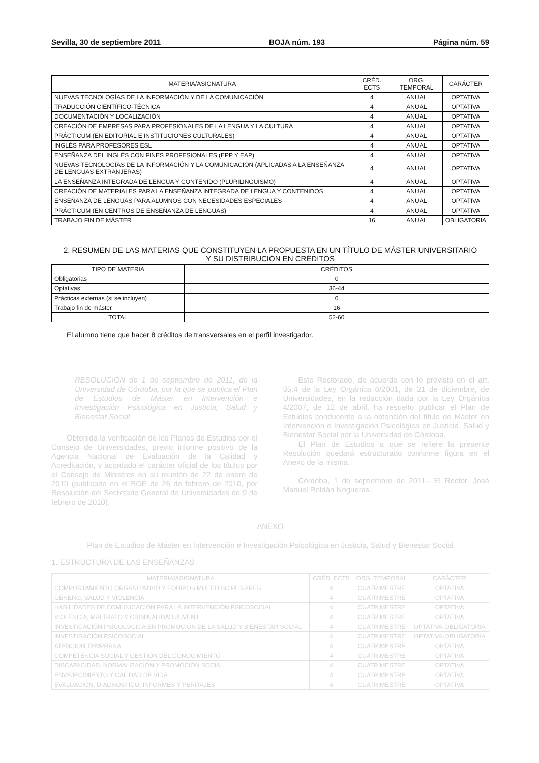Sevilla, 30 de septiembre 2011 BOJA núm. 193 Página núm. 59
| MATERIA/ASIGNATURA | CRÉD. ECTS | ORG. TEMPORAL | CARÁCTER |
| --- | --- | --- | --- |
| NUEVAS TECNOLOGÍAS DE LA INFORMACIÓN Y DE LA COMUNICACIÓN | 4 | ANUAL | OPTATIVA |
| TRADUCCIÓN CIENTÍFICO-TÉCNICA | 4 | ANUAL | OPTATIVA |
| DOCUMENTACIÓN Y LOCALIZACIÓN | 4 | ANUAL | OPTATIVA |
| CREACIÓN DE EMPRESAS PARA PROFESIONALES DE LA LENGUA Y LA CULTURA | 4 | ANUAL | OPTATIVA |
| PRÁCTICUM (EN EDITORIAL E INSTITUCIONES CULTURALES) | 4 | ANUAL | OPTATIVA |
| INGLÉS PARA PROFESORES ESL | 4 | ANUAL | OPTATIVA |
| ENSEÑANZA DEL INGLÉS CON FINES PROFESIONALES (EPP Y EAP) | 4 | ANUAL | OPTATIVA |
| NUEVAS TECNOLOGÍAS DE LA INFORMACIÓN Y LA COMUNICACIÓN (APLICADAS A LA ENSEÑANZA DE LENGUAS EXTRANJERAS) | 4 | ANUAL | OPTATIVA |
| LA ENSEÑANZA INTEGRADA DE LENGUA Y CONTENIDO (PLURILINGÜISMO) | 4 | ANUAL | OPTATIVA |
| CREACIÓN DE MATERIALES PARA LA ENSEÑANZA INTEGRADA DE LENGUA Y CONTENIDOS | 4 | ANUAL | OPTATIVA |
| ENSEÑANZA DE LENGUAS PARA ALUMNOS CON NECESIDADES ESPECIALES | 4 | ANUAL | OPTATIVA |
| PRÁCTICUM (EN CENTROS DE ENSEÑANZA DE LENGUAS) | 4 | ANUAL | OPTATIVA |
| TRABAJO FIN DE MÁSTER | 16 | ANUAL | OBLIGATORIA |
2. RESUMEN DE LAS MATERIAS QUE CONSTITUYEN LA PROPUESTA EN UN TÍTULO DE MÁSTER UNIVERSITARIO
Y SU DISTRIBUCIÓN EN CRÉDITOS
| TIPO DE MATERIA | CRÉDITOS |
| --- | --- |
| Obligatorias | 0 |
| Optativas | 36-44 |
| Prácticas externas (si se incluyen) | 0 |
| Trabajo fin de máster | 16 |
| TOTAL | 52-60 |
El alumno tiene que hacer 8 créditos de transversales en el perfil investigador.
RESOLUCIÓN de 1 de septiembre de 2011, de la Universidad de Córdoba, por la que se publica el Plan de Estudios de Máster en Intervención e Investigación Psicológica en Justicia, Salud y Bienestar Social.
Obtenida la verificación de los Planes de Estudios por el Consejo de Universidades, previo informe positivo de la Agencia Nacional de Evaluación de la Calidad y Acreditación, y acordado el carácter oficial de los títulos por el Consejo de Ministros en su reunión de 22 de enero de 2010 (publicado en el BOE de 26 de febrero de 2010, por Resolución del Secretario General de Universidades de 9 de febrero de 2010).
Este Rectorado, de acuerdo con lo previsto en el art. 35.4 de la Ley Orgánica 6/2001, de 21 de diciembre, de Universidades, en la redacción dada por la Ley Orgánica 4/2007, de 12 de abril, ha resuelto publicar el Plan de Estudios conducente a la obtención del título de Máster en Intervención e Investigación Psicológica en Justicia, Salud y Bienestar Social por la Universidad de Córdoba.
El Plan de Estudios a que se refiere la presente Resolución quedará estructurado conforme figura en el Anexo de la misma.
Córdoba, 1 de septiembre de 2011.- El Rector, José Manuel Roldán Nogueras.
ANEXO
Plan de Estudios de Máster en Intervención e Investigación Psicológica en Justicia, Salud y Bienestar Social
1. ESTRUCTURA DE LAS ENSEÑANZAS
| MATERIA/ASIGNATURA | CRÉD. ECTS | ORG. TEMPORAL | CARÁCTER |
| --- | --- | --- | --- |
| COMPORTAMIENTO ORGANIZATIVO Y EQUIPOS MULTIDISCIPLINARES | 4 | CUATRIMESTRE | OPTATIVA |
| GÉNERO, SALUD Y VIOLENCIA | 4 | CUATRIMESTRE | OPTATIVA |
| HABILIDADES DE COMUNICACIÓN PARA LA INTERVENCIÓN PSICOSOCIAL | 4 | CUATRIMESTRE | OPTATIVA |
| VIOLENCIA, MALTRATO Y CRIMINALIDAD JUVENIL | 4 | CUATRIMESTRE | OPTATIVA |
| INVESTIGACIÓN PSICOLÓGICA EN PROMOCIÓN DE LA SALUD Y BIENESTAR SOCIAL | 4 | CUATRIMESTRE | OPTATIVA-OBLIGATORIA |
| INVESTIGACIÓN PSICOSOCIAL | 4 | CUATRIMESTRE | OPTATIVA-OBLIGATORIA |
| ATENCIÓN TEMPRANA | 4 | CUATRIMESTRE | OPTATIVA |
| COMPETENCIA SOCIAL Y GESTIÓN DEL CONOCIMIENTO | 4 | CUATRIMESTRE | OPTATIVA |
| DISCAPACIDAD, NORMALIZACIÓN Y PROMOCIÓN SOCIAL | 4 | CUATRIMESTRE | OPTATIVA |
| ENVEJECIMIENTO Y CALIDAD DE VIDA | 4 | CUATRIMESTRE | OPTATIVA |
| EVALUACIÓN, DIAGNÓSTICO, INFORMES Y PERITAJES | 4 | CUATRIMESTRE | OPTATIVA |